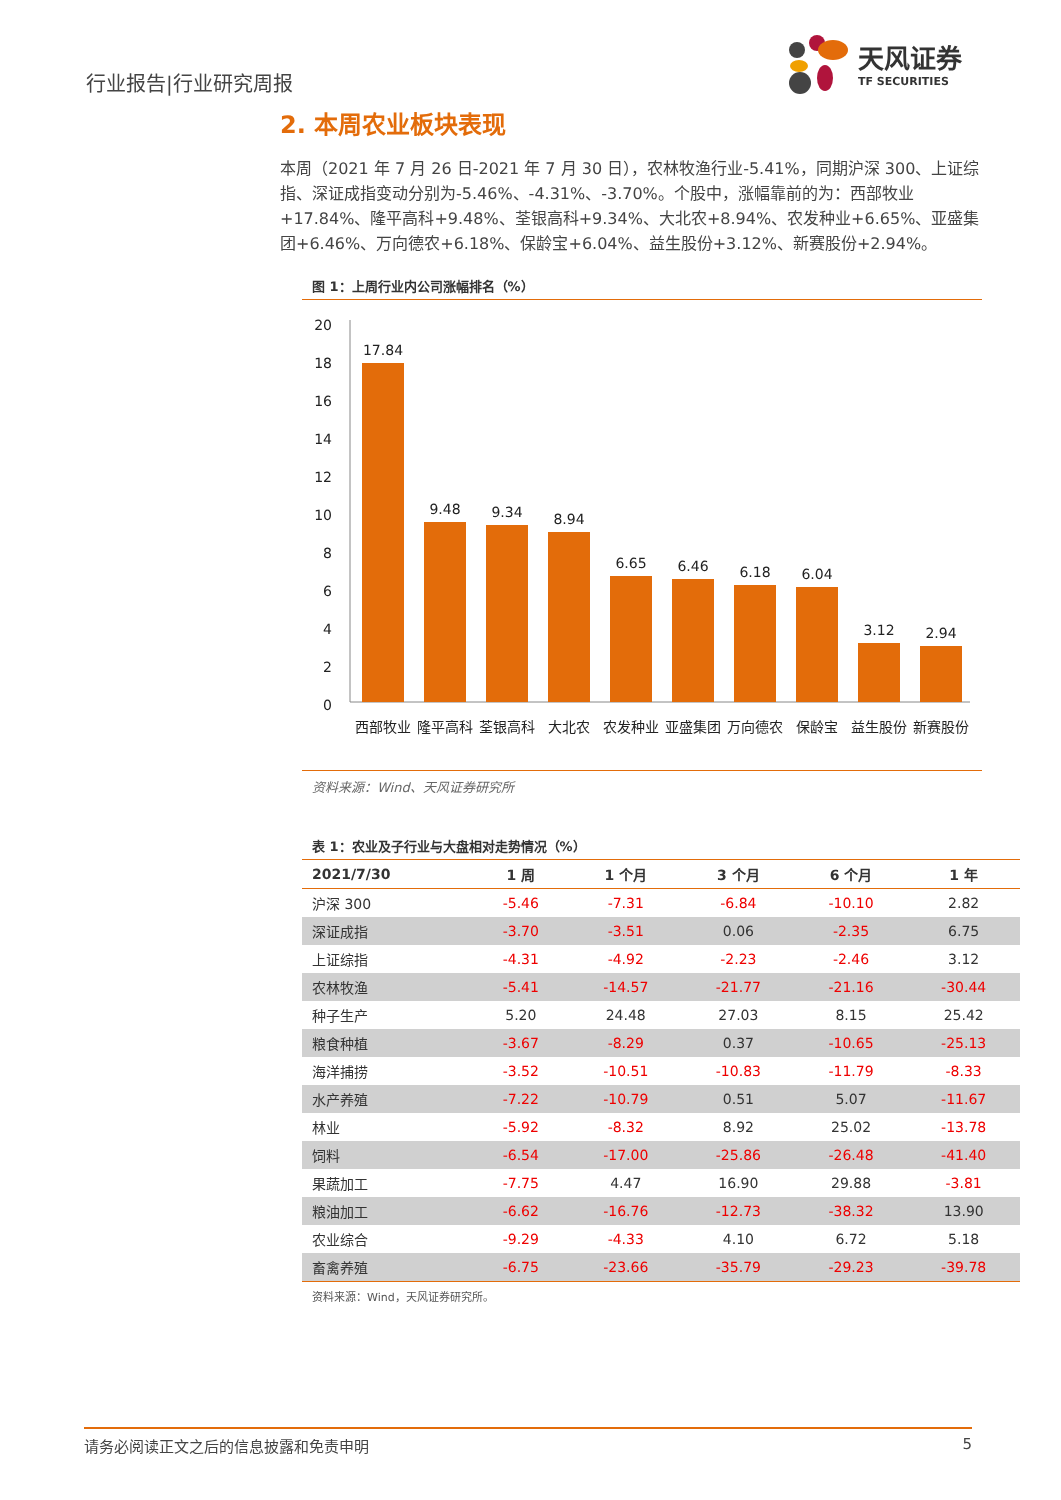行业报告|行业研究周报
天风证券
TF SECURITIES
2. 本周农业板块表现
本周（2021 年 7 月 26 日-2021 年 7 月 30 日），农林牧渔行业-5.41%，同期沪深 300、上证综指、深证成指变动分别为-5.46%、-4.31%、-3.70%。个股中，涨幅靠前的为：西部牧业+17.84%、隆平高科+9.48%、荃银高科+9.34%、大北农+8.94%、农发种业+6.65%、亚盛集团+6.46%、万向德农+6.18%、保龄宝+6.04%、益生股份+3.12%、新赛股份+2.94%。
图 1：上周行业内公司涨幅排名（%）
20
18
16
14
12
10
8
6
4
2
0
17.84
9.48
9.34
8.94
6.65
6.46
6.18
6.04
3.12
2.94
西部牧业
隆平高科
荃银高科
大北农
农发种业
亚盛集团
万向德农
保龄宝
益生股份
新赛股份
资料来源：Wind、天风证券研究所
表 1：农业及子行业与大盘相对走势情况（%）
| 2021/7/30 | 1 周 | 1 个月 | 3 个月 | 6 个月 | 1 年 |
| --- | --- | --- | --- | --- | --- |
| 沪深 300 | -5.46 | -7.31 | -6.84 | -10.10 | 2.82 |
| 深证成指 | -3.70 | -3.51 | 0.06 | -2.35 | 6.75 |
| 上证综指 | -4.31 | -4.92 | -2.23 | -2.46 | 3.12 |
| 农林牧渔 | -5.41 | -14.57 | -21.77 | -21.16 | -30.44 |
| 种子生产 | 5.20 | 24.48 | 27.03 | 8.15 | 25.42 |
| 粮食种植 | -3.67 | -8.29 | 0.37 | -10.65 | -25.13 |
| 海洋捕捞 | -3.52 | -10.51 | -10.83 | -11.79 | -8.33 |
| 水产养殖 | -7.22 | -10.79 | 0.51 | 5.07 | -11.67 |
| 林业 | -5.92 | -8.32 | 8.92 | 25.02 | -13.78 |
| 饲料 | -6.54 | -17.00 | -25.86 | -26.48 | -41.40 |
| 果蔬加工 | -7.75 | 4.47 | 16.90 | 29.88 | -3.81 |
| 粮油加工 | -6.62 | -16.76 | -12.73 | -38.32 | 13.90 |
| 农业综合 | -9.29 | -4.33 | 4.10 | 6.72 | 5.18 |
| 畜禽养殖 | -6.75 | -23.66 | -35.79 | -29.23 | -39.78 |
资料来源：Wind，天风证券研究所。
请务必阅读正文之后的信息披露和免责申明 5